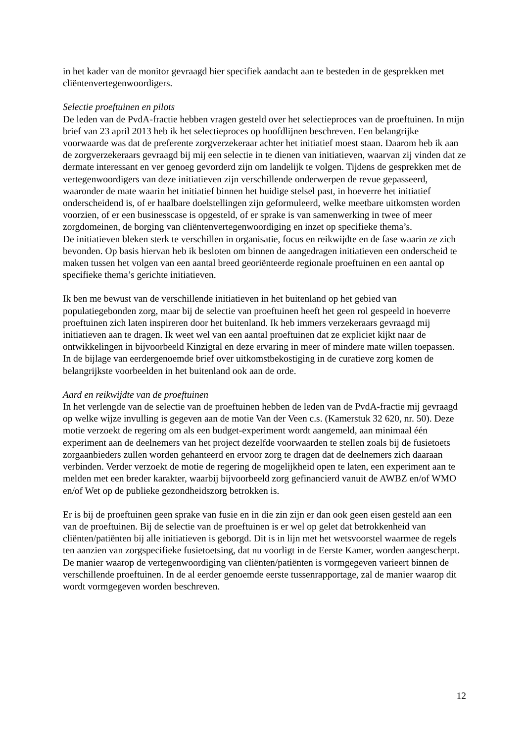in het kader van de monitor gevraagd hier specifiek aandacht aan te besteden in de gesprekken met cliëntenvertegenwoordigers.
Selectie proeftuinen en pilots
De leden van de PvdA-fractie hebben vragen gesteld over het selectieproces van de proeftuinen. In mijn brief van 23 april 2013 heb ik het selectieproces op hoofdlijnen beschreven. Een belangrijke voorwaarde was dat de preferente zorgverzekeraar achter het initiatief moest staan. Daarom heb ik aan de zorgverzekeraars gevraagd bij mij een selectie in te dienen van initiatieven, waarvan zij vinden dat ze dermate interessant en ver genoeg gevorderd zijn om landelijk te volgen. Tijdens de gesprekken met de vertegenwoordigers van deze initiatieven zijn verschillende onderwerpen de revue gepasseerd, waaronder de mate waarin het initiatief binnen het huidige stelsel past, in hoeverre het initiatief onderscheidend is, of er haalbare doelstellingen zijn geformuleerd, welke meetbare uitkomsten worden voorzien, of er een businesscase is opgesteld, of er sprake is van samenwerking in twee of meer zorgdomeinen, de borging van cliëntenvertegenwoordiging en inzet op specifieke thema’s.
De initiatieven bleken sterk te verschillen in organisatie, focus en reikwijdte en de fase waarin ze zich bevonden. Op basis hiervan heb ik besloten om binnen de aangedragen initiatieven een onderscheid te maken tussen het volgen van een aantal breed georiënteerde regionale proeftuinen en een aantal op specifieke thema’s gerichte initiatieven.
Ik ben me bewust van de verschillende initiatieven in het buitenland op het gebied van populatiegebonden zorg, maar bij de selectie van proeftuinen heeft het geen rol gespeeld in hoeverre proeftuinen zich laten inspireren door het buitenland. Ik heb immers verzekeraars gevraagd mij initiatieven aan te dragen. Ik weet wel van een aantal proeftuinen dat ze expliciet kijkt naar de ontwikkelingen in bijvoorbeeld Kinzigtal en deze ervaring in meer of mindere mate willen toepassen.
In de bijlage van eerdergenoemde brief over uitkomstbekostiging in de curatieve zorg komen de belangrijkste voorbeelden in het buitenland ook aan de orde.
Aard en reikwijdte van de proeftuinen
In het verlengde van de selectie van de proeftuinen hebben de leden van de PvdA-fractie mij gevraagd op welke wijze invulling is gegeven aan de motie Van der Veen c.s. (Kamerstuk 32 620, nr. 50). Deze motie verzoekt de regering om als een budget-experiment wordt aangemeld, aan minimaal één experiment aan de deelnemers van het project dezelfde voorwaarden te stellen zoals bij de fusietoets zorgaanbieders zullen worden gehanteerd en ervoor zorg te dragen dat de deelnemers zich daaraan verbinden. Verder verzoekt de motie de regering de mogelijkheid open te laten, een experiment aan te melden met een breder karakter, waarbij bijvoorbeeld zorg gefinancierd vanuit de AWBZ en/of WMO en/of Wet op de publieke gezondheidszorg betrokken is.
Er is bij de proeftuinen geen sprake van fusie en in die zin zijn er dan ook geen eisen gesteld aan een van de proeftuinen. Bij de selectie van de proeftuinen is er wel op gelet dat betrokkenheid van cliënten/patiënten bij alle initiatieven is geborgd. Dit is in lijn met het wetsvoorstel waarmee de regels ten aanzien van zorgspecifieke fusietoetsing, dat nu voorligt in de Eerste Kamer, worden aangescherpt. De manier waarop de vertegenwoordiging van cliënten/patiënten is vormgegeven varieert binnen de verschillende proeftuinen. In de al eerder genoemde eerste tussenrapportage, zal de manier waarop dit wordt vormgegeven worden beschreven.
12